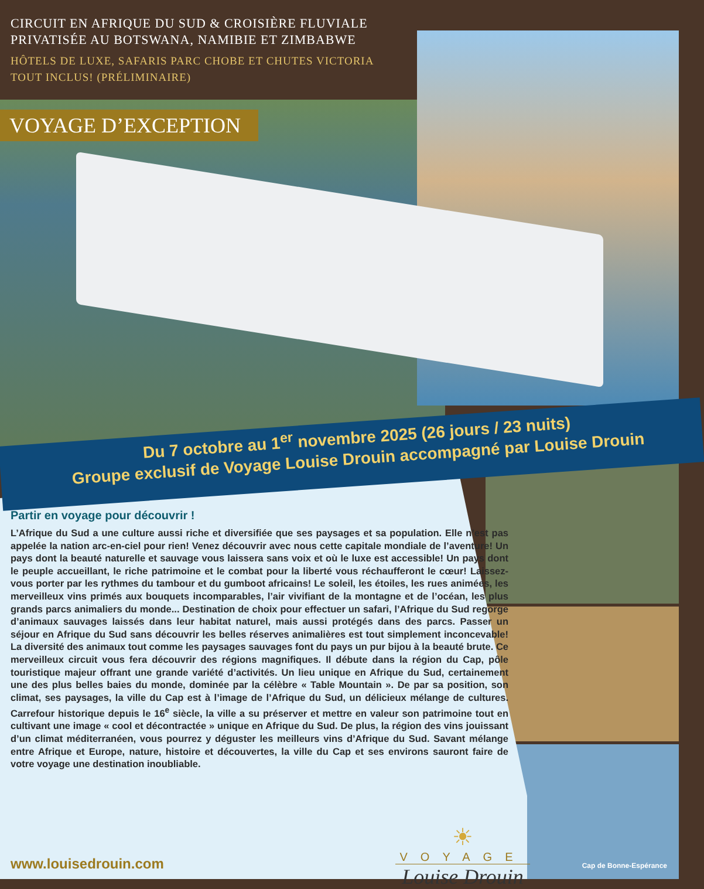CIRCUIT EN AFRIQUE DU SUD & CROISIÈRE FLUVIALE
PRIVATISÉE AU BOTSWANA, NAMIBIE ET ZIMBABWE
HÔTELS DE LUXE, SAFARIS PARC CHOBE ET CHUTES VICTORIA
TOUT INCLUS! (PRÉLIMINAIRE)
VOYAGE D’EXCEPTION
Du 7 octobre au 1<sup>er</sup> novembre 2025 (26 jours / 23 nuits)
Groupe exclusif de Voyage Louise Drouin accompagné par Louise Drouin
Partir en voyage pour découvrir !
L’Afrique du Sud a une culture aussi riche et diversifiée que ses paysages et sa population. Elle n’est pas appelée la nation arc-en-ciel pour rien! Venez découvrir avec nous cette capitale mondiale de l’aventure! Un pays dont la beauté naturelle et sauvage vous laissera sans voix et où le luxe est accessible! Un pays dont le peuple accueillant, le riche patrimoine et le combat pour la liberté vous réchaufferont le cœur! Laissez-vous porter par les rythmes du tambour et du gumboot africains! Le soleil, les étoiles, les rues animées, les merveilleux vins primés aux bouquets incomparables, l’air vivifiant de la montagne et de l’océan, les plus grands parcs animaliers du monde... Destination de choix pour effectuer un safari, l’Afrique du Sud regorge d’animaux sauvages laissés dans leur habitat naturel, mais aussi protégés dans des parcs. Passer un séjour en Afrique du Sud sans découvrir les belles réserves animalières est tout simplement inconcevable! La diversité des animaux tout comme les paysages sauvages font du pays un pur bijou à la beauté brute. Ce merveilleux circuit vous fera découvrir des régions magnifiques. Il débute dans la région du Cap, pôle touristique majeur offrant une grande variété d’activités. Un lieu unique en Afrique du Sud, certainement une des plus belles baies du monde, dominée par la célèbre « Table Mountain ». De par sa position, son climat, ses paysages, la ville du Cap est à l’image de l’Afrique du Sud, un délicieux mélange de cultures. Carrefour historique depuis le 16<sup>e</sup> siècle, la ville a su préserver et mettre en valeur son patrimoine tout en cultivant une image « cool et décontractée » unique en Afrique du Sud. De plus, la région des vins jouissant d’un climat méditerranéen, vous pourrez y déguster les meilleurs vins d’Afrique du Sud. Savant mélange entre Afrique et Europe, nature, histoire et découvertes, la ville du Cap et ses environs sauront faire de votre voyage une destination inoubliable.
☀
VOYAGE
Louise Drouin
www.louisedrouin.com Cap de Bonne-Espérance